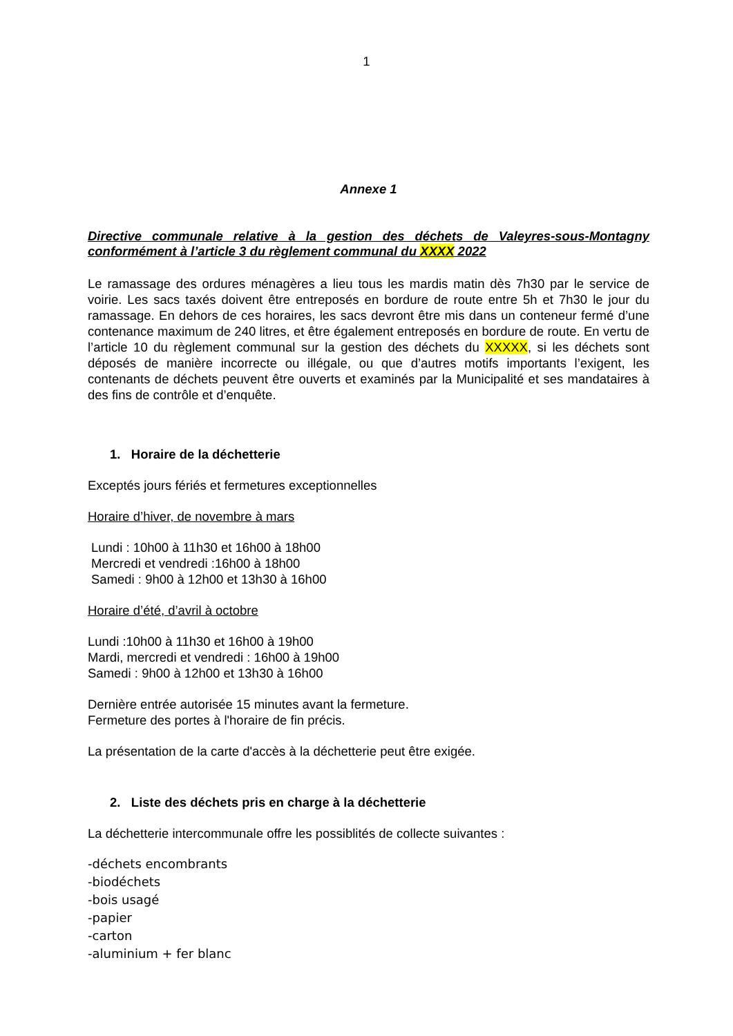1
Annexe 1
Directive communale relative à la gestion des déchets de Valeyres-sous-Montagny conformément à l’article 3 du règlement communal du XXXX 2022
Le ramassage des ordures ménagères a lieu tous les mardis matin dès 7h30 par le service de voirie. Les sacs taxés doivent être entreposés en bordure de route entre 5h et 7h30 le jour du ramassage. En dehors de ces horaires, les sacs devront être mis dans un conteneur fermé d’une contenance maximum de 240 litres, et être également entreposés en bordure de route. En vertu de l’article 10 du règlement communal sur la gestion des déchets du XXXXX, si les déchets sont déposés de manière incorrecte ou illégale, ou que d’autres motifs importants l’exigent, les contenants de déchets peuvent être ouverts et examinés par la Municipalité et ses mandataires à des fins de contrôle et d’enquête.
1. Horaire de la déchetterie
Exceptés jours fériés et fermetures exceptionnelles
Horaire d’hiver, de novembre à mars
Lundi : 10h00 à 11h30 et 16h00 à 18h00
Mercredi et vendredi :16h00 à 18h00
Samedi : 9h00 à 12h00 et 13h30 à 16h00
Horaire d’été, d’avril à octobre
Lundi :10h00 à 11h30 et 16h00 à 19h00
Mardi, mercredi et vendredi : 16h00 à 19h00
Samedi : 9h00 à 12h00 et 13h30 à 16h00
Dernière entrée autorisée 15 minutes avant la fermeture.
Fermeture des portes à l'horaire de fin précis.
La présentation de la carte d'accès à la déchetterie peut être exigée.
2. Liste des déchets pris en charge à la déchetterie
La déchetterie intercommunale offre les possiblités de collecte suivantes :
-déchets encombrants
-biodéchets
-bois usagé
-papier
-carton
-aluminium + fer blanc